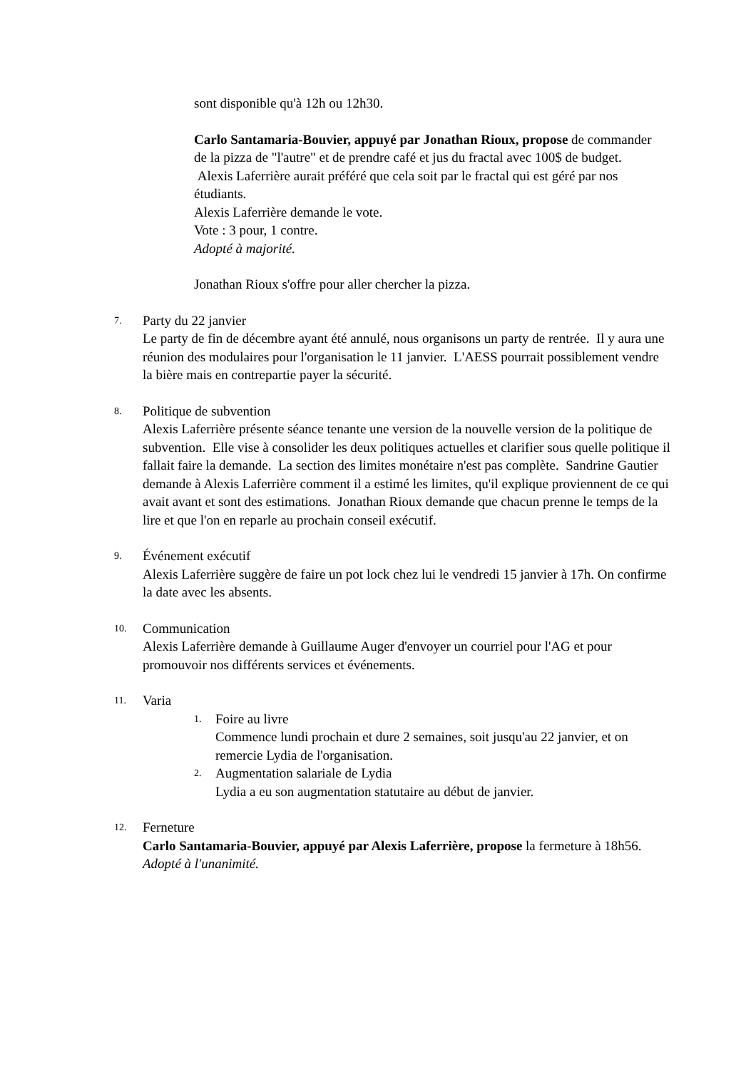sont disponible qu'à 12h ou 12h30.
Carlo Santamaria-Bouvier, appuyé par Jonathan Rioux, propose de commander de la pizza de "l'autre" et de prendre café et jus du fractal avec 100$ de budget. Alexis Laferrière aurait préféré que cela soit par le fractal qui est géré par nos étudiants.
Alexis Laferrière demande le vote.
Vote : 3 pour, 1 contre.
Adopté à majorité.
Jonathan Rioux s'offre pour aller chercher la pizza.
7.
Party du 22 janvier
Le party de fin de décembre ayant été annulé, nous organisons un party de rentrée. Il y aura une réunion des modulaires pour l'organisation le 11 janvier. L'AESS pourrait possiblement vendre la bière mais en contrepartie payer la sécurité.
8.
Politique de subvention
Alexis Laferrière présente séance tenante une version de la nouvelle version de la politique de subvention. Elle vise à consolider les deux politiques actuelles et clarifier sous quelle politique il fallait faire la demande. La section des limites monétaire n'est pas complète. Sandrine Gautier demande à Alexis Laferrière comment il a estimé les limites, qu'il explique proviennent de ce qui avait avant et sont des estimations. Jonathan Rioux demande que chacun prenne le temps de la lire et que l'on en reparle au prochain conseil exécutif.
9.
Événement exécutif
Alexis Laferrière suggère de faire un pot lock chez lui le vendredi 15 janvier à 17h. On confirme la date avec les absents.
10.
Communication
Alexis Laferrière demande à Guillaume Auger d'envoyer un courriel pour l'AG et pour promouvoir nos différents services et événements.
11.
Varia
1.
Foire au livre
Commence lundi prochain et dure 2 semaines, soit jusqu'au 22 janvier, et on remercie Lydia de l'organisation.
2.
Augmentation salariale de Lydia
Lydia a eu son augmentation statutaire au début de janvier.
12.
Ferneture
Carlo Santamaria-Bouvier, appuyé par Alexis Laferrière, propose la fermeture à 18h56.
Adopté à l'unanimité.